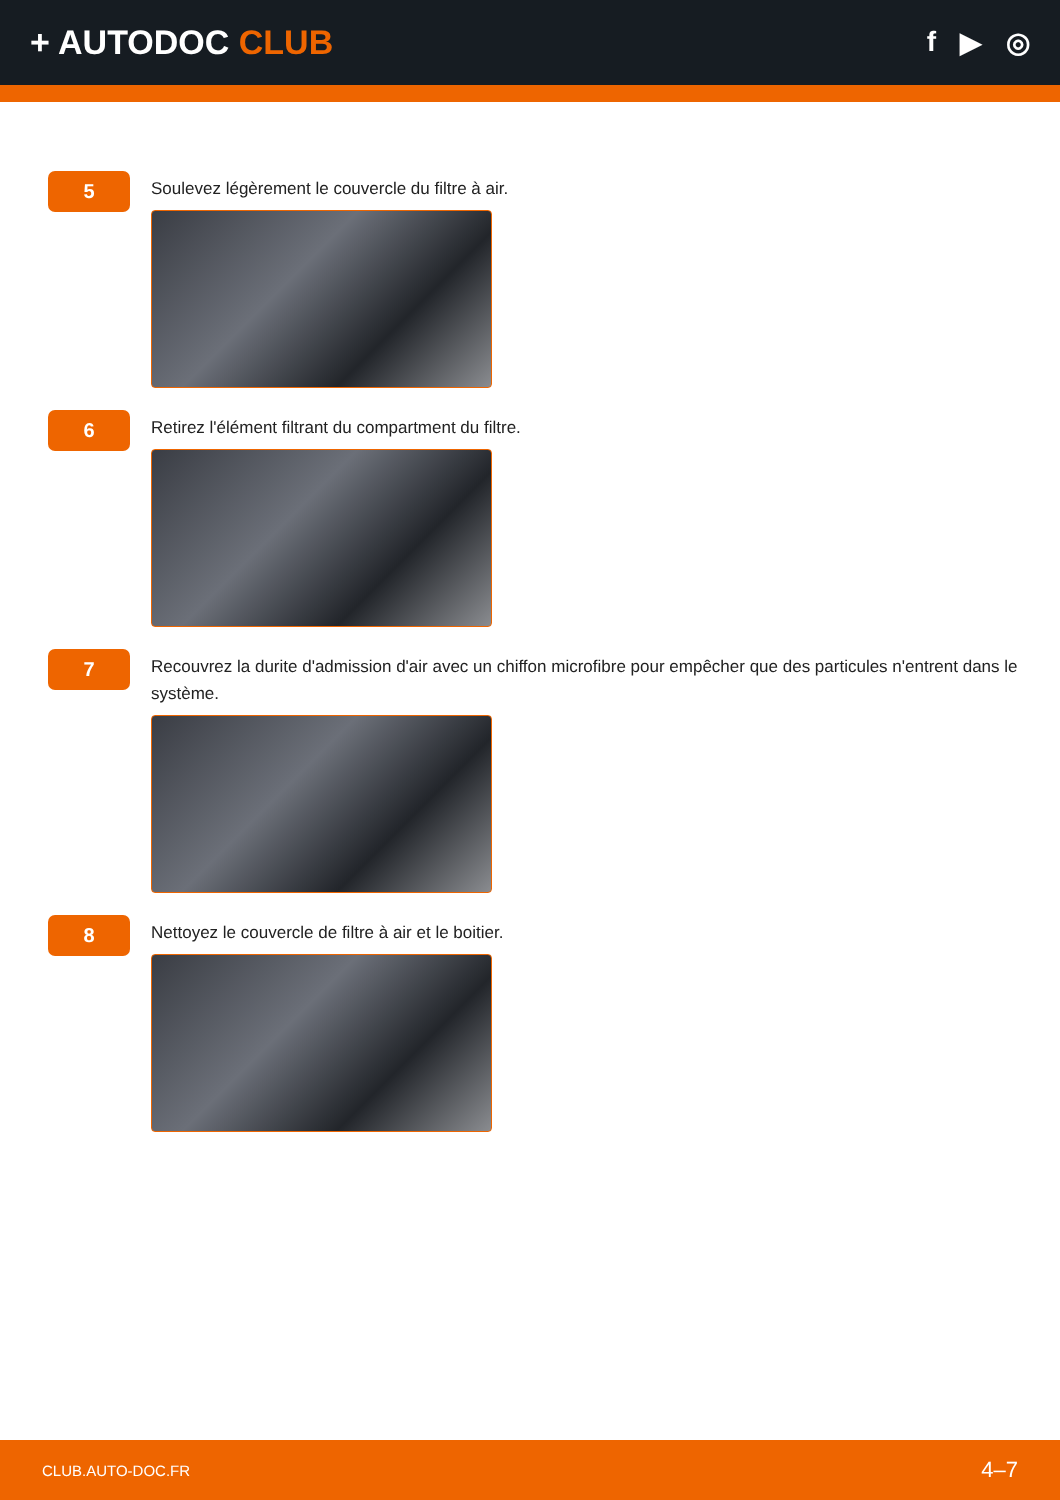+ AUTODOC CLUB
f ▶ ◎
5
Soulevez légèrement le couvercle du filtre à air.
6
Retirez l'élément filtrant du compartment du filtre.
7
Recouvrez la durite d'admission d'air avec un chiffon microfibre pour empêcher que des particules n'entrent dans le système.
8
Nettoyez le couvercle de filtre à air et le boitier.
CLUB.AUTO-DOC.FR 4–7